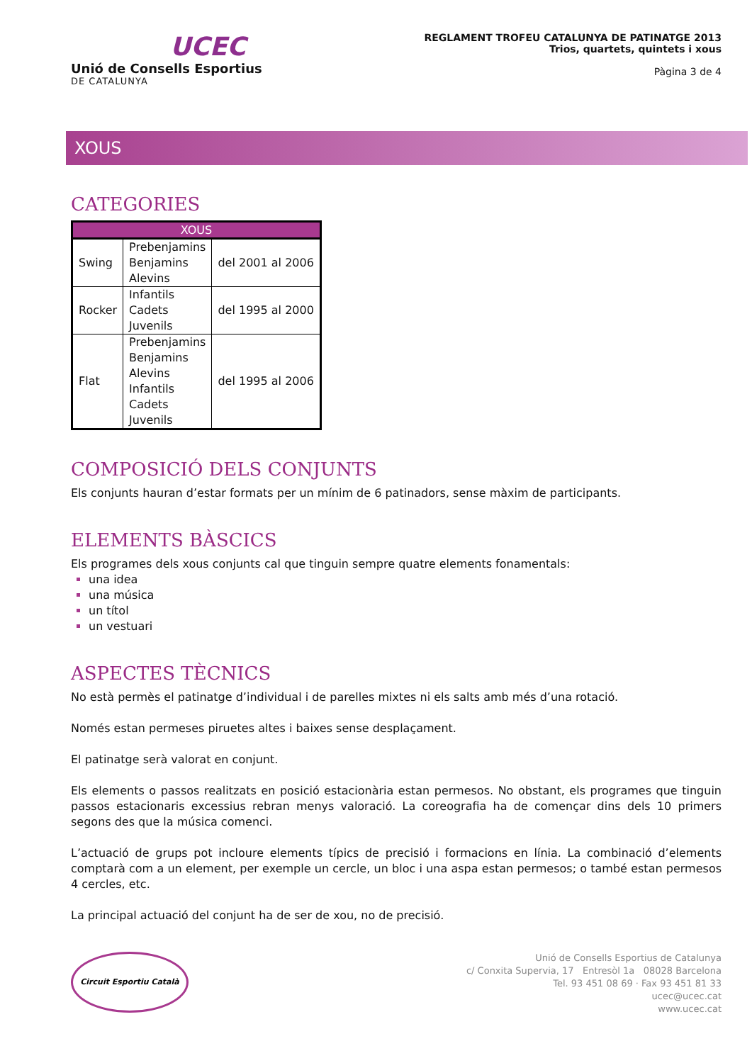UCEC
Unió de Consells Esportius
DE CATALUNYA
REGLAMENT TROFEU CATALUNYA DE PATINATGE 2013
Trios, quartets, quintets i xous
Pàgina 3 de 4
XOUS
CATEGORIES
| XOUS | | |
| --- | --- | --- |
| Swing | Prebenjamins Benjamins Alevins | del 2001 al 2006 |
| Rocker | Infantils Cadets Juvenils | del 1995 al 2000 |
| Flat | Prebenjamins Benjamins Alevins Infantils Cadets Juvenils | del 1995 al 2006 |
COMPOSICIÓ DELS CONJUNTS
Els conjunts hauran d’estar formats per un mínim de 6 patinadors, sense màxim de participants.
ELEMENTS BÀSCICS
Els programes dels xous conjunts cal que tinguin sempre quatre elements fonamentals:
una idea
una música
un títol
un vestuari
ASPECTES TÈCNICS
No està permès el patinatge d’individual i de parelles mixtes ni els salts amb més d’una rotació.
Només estan permeses piruetes altes i baixes sense desplaçament.
El patinatge serà valorat en conjunt.
Els elements o passos realitzats en posició estacionària estan permesos. No obstant, els programes que tinguin passos estacionaris excessius rebran menys valoració. La coreografia ha de començar dins dels 10 primers segons des que la música comenci.
L’actuació de grups pot incloure elements típics de precisió i formacions en línia. La combinació d’elements comptarà com a un element, per exemple un cercle, un bloc i una aspa estan permesos; o també estan permesos 4 cercles, etc.
La principal actuació del conjunt ha de ser de xou, no de precisió.
Circuit Esportiu Català
Unió de Consells Esportius de Catalunya
c/ Conxita Supervia, 17 Entresòl 1a 08028 Barcelona
Tel. 93 451 08 69 · Fax 93 451 81 33
ucec@ucec.cat
www.ucec.cat